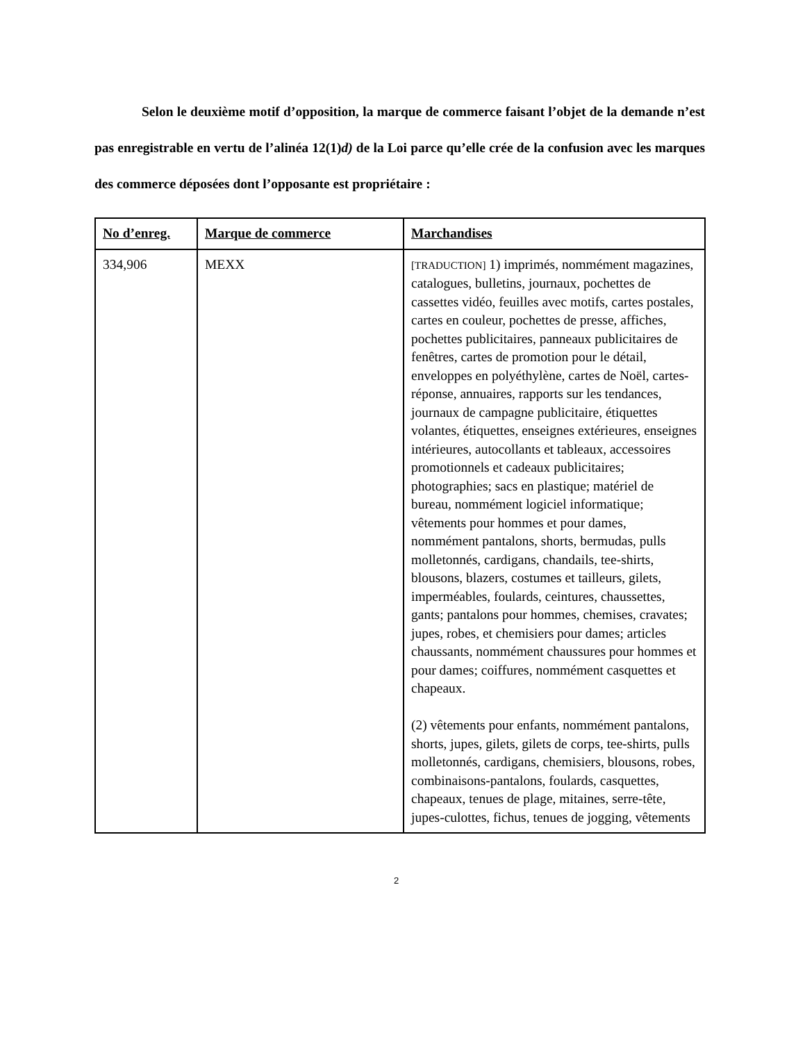Selon le deuxième motif d’opposition, la marque de commerce faisant l’objet de la demande n’est pas enregistrable en vertu de l’alinéa 12(1)d) de la Loi parce qu’elle crée de la confusion avec les marques des commerce déposées dont l’opposante est propriétaire :
| No d’enreg. | Marque de commerce | Marchandises |
| --- | --- | --- |
| 334,906 | MEXX | [TRADUCTION] 1) imprimés, nommément magazines, catalogues, bulletins, journaux, pochettes de cassettes vidéo, feuilles avec motifs, cartes postales, cartes en couleur, pochettes de presse, affiches, pochettes publicitaires, panneaux publicitaires de fenêtres, cartes de promotion pour le détail, enveloppes en polyéthylène, cartes de Noël, cartes-réponse, annuaires, rapports sur les tendances, journaux de campagne publicitaire, étiquettes volantes, étiquettes, enseignes extérieures, enseignes intérieures, autocollants et tableaux, accessoires promotionnels et cadeaux publicitaires; photographies; sacs en plastique; matériel de bureau, nommément logiciel informatique; vêtements pour hommes et pour dames, nommément pantalons, shorts, bermudas, pulls molletonnés, cardigans, chandails, tee-shirts, blousons, blazers, costumes et tailleurs, gilets, imperméables, foulards, ceintures, chaussettes, gants; pantalons pour hommes, chemises, cravates; jupes, robes, et chemisiers pour dames; articles chaussants, nommément chaussures pour hommes et pour dames; coiffures, nommément casquettes et chapeaux. (2) vêtements pour enfants, nommément pantalons, shorts, jupes, gilets, gilets de corps, tee-shirts, pulls molletonnés, cardigans, chemisiers, blousons, robes, combinaisons-pantalons, foulards, casquettes, chapeaux, tenues de plage, mitaines, serre-tête, jupes-culottes, fichus, tenues de jogging, vêtements |
2